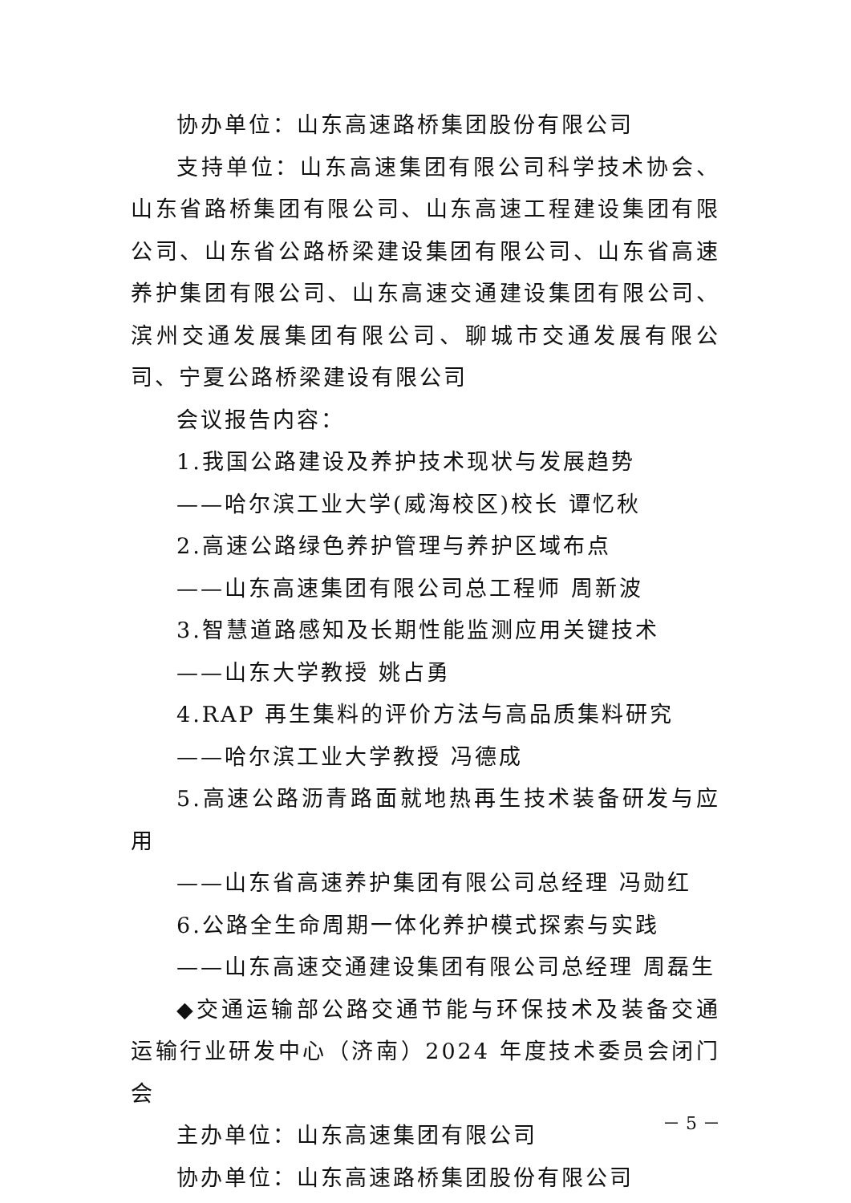协办单位：山东高速路桥集团股份有限公司
支持单位：山东高速集团有限公司科学技术协会、山东省路桥集团有限公司、山东高速工程建设集团有限公司、山东省公路桥梁建设集团有限公司、山东省高速养护集团有限公司、山东高速交通建设集团有限公司、滨州交通发展集团有限公司、聊城市交通发展有限公司、宁夏公路桥梁建设有限公司
会议报告内容：
1.我国公路建设及养护技术现状与发展趋势
——哈尔滨工业大学(威海校区)校长 谭忆秋
2.高速公路绿色养护管理与养护区域布点
——山东高速集团有限公司总工程师 周新波
3.智慧道路感知及长期性能监测应用关键技术
——山东大学教授 姚占勇
4.RAP 再生集料的评价方法与高品质集料研究
——哈尔滨工业大学教授 冯德成
5.高速公路沥青路面就地热再生技术装备研发与应用
——山东省高速养护集团有限公司总经理 冯勋红
6.公路全生命周期一体化养护模式探索与实践
——山东高速交通建设集团有限公司总经理 周磊生
◆交通运输部公路交通节能与环保技术及装备交通运输行业研发中心（济南）2024 年度技术委员会闭门会
主办单位：山东高速集团有限公司
协办单位：山东高速路桥集团股份有限公司
－ 5 －